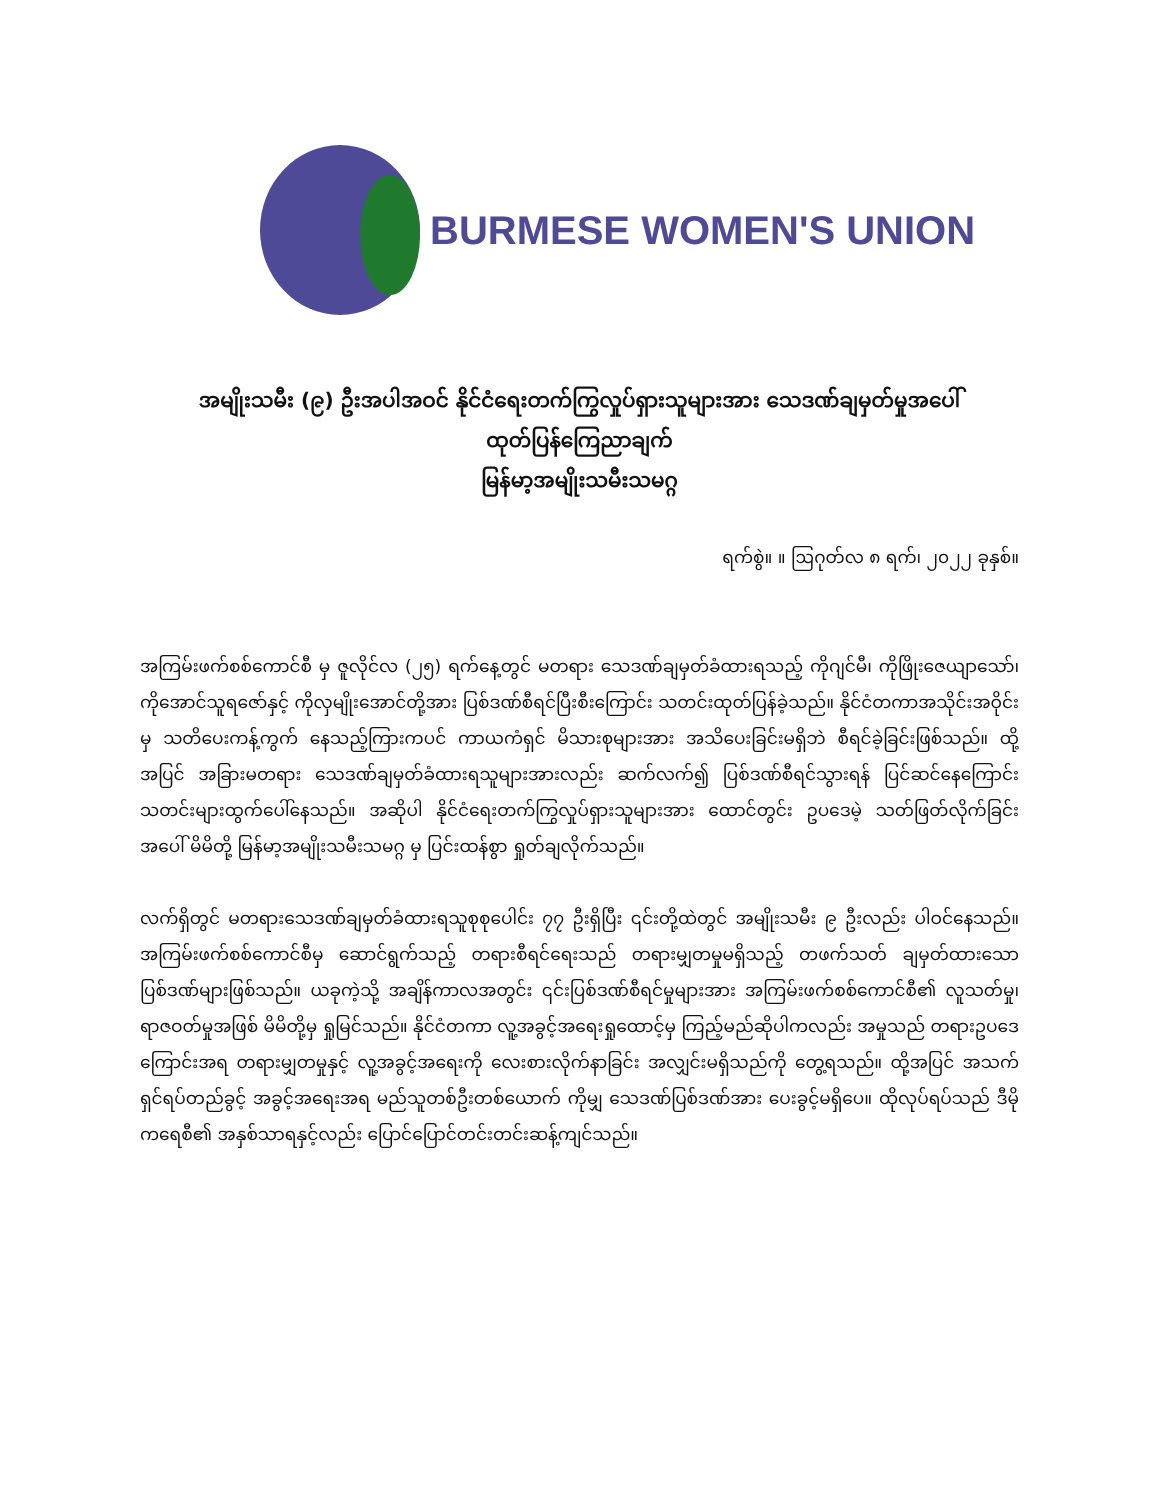BURMESE WOMEN'S UNION
အမျိုးသမီး (၉) ဦးအပါအဝင် နိုင်ငံရေးတက်ကြွလှုပ်ရှားသူများအား သေဒဏ်ချမှတ်မှုအပေါ်
ထုတ်ပြန်ကြေညာချက်
မြန်မာ့အမျိုးသမီးသမဂ္ဂ
ရက်စွဲ။ ။ ဩဂုတ်လ ၈ ရက်၊ ၂၀၂၂ ခုနှစ်။
အကြမ်းဖက်စစ်ကောင်စီ မှ ဇူလိုင်လ (၂၅) ရက်နေ့တွင် မတရား သေဒဏ်ချမှတ်ခံထားရသည့် ကိုဂျင်မီ၊ ကိုဖြိုးဇေယျာသော်၊ ကိုအောင်သူရဇော်နှင့် ကိုလှမျိုးအောင်တို့အား ပြစ်ဒဏ်စီရင်ပြီးစီးကြောင်း သတင်းထုတ်ပြန်ခဲ့သည်။ နိုင်ငံတကာအသိုင်းအဝိုင်းမှ သတိပေးကန့်ကွက် နေသည့်ကြားကပင် ကာယကံရှင် မိသားစုများအား အသိပေးခြင်းမရှိဘဲ စီရင်ခဲ့ခြင်းဖြစ်သည်။ ထို့အပြင် အခြားမတရား သေဒဏ်ချမှတ်ခံထားရသူများအားလည်း ဆက်လက်၍ ပြစ်ဒဏ်စီရင်သွားရန် ပြင်ဆင်နေကြောင်း သတင်းများထွက်ပေါ်နေသည်။ အဆိုပါ နိုင်ငံရေးတက်ကြွလှုပ်ရှားသူများအား ထောင်တွင်း ဥပဒေမဲ့ သတ်ဖြတ်လိုက်ခြင်းအပေါ် မိမိတို့ မြန်မာ့အမျိုးသမီးသမဂ္ဂ မှ ပြင်းထန်စွာ ရှုတ်ချလိုက်သည်။
လက်ရှိတွင် မတရားသေဒဏ်ချမှတ်ခံထားရသူစုစုပေါင်း ၇၇ ဦးရှိပြီး ၎င်းတို့ထဲတွင် အမျိုးသမီး ၉ ဦးလည်း ပါဝင်နေသည်။ အကြမ်းဖက်စစ်ကောင်စီမှ ဆောင်ရွက်သည့် တရားစီရင်ရေးသည် တရားမျှတမှုမရှိသည့် တဖက်သတ် ချမှတ်ထားသော ပြစ်ဒဏ်များဖြစ်သည်။ ယခုကဲ့သို့ အချိန်ကာလအတွင်း ၎င်းပြစ်ဒဏ်စီရင်မှုများအား အကြမ်းဖက်စစ်ကောင်စီ၏ လူသတ်မှု၊ ရာဇဝတ်မှုအဖြစ် မိမိတို့မှ ရှုမြင်သည်။ နိုင်ငံတကာ လူ့အခွင့်အရေးရှုထောင့်မှ ကြည့်မည်ဆိုပါကလည်း အမှုသည် တရားဥပဒေကြောင်းအရ တရားမျှတမှုနှင့် လူ့အခွင့်အရေးကို လေးစားလိုက်နာခြင်း အလျှင်းမရှိသည်ကို တွေ့ရသည်။ ထို့အပြင် အသက်ရှင်ရပ်တည်ခွင့် အခွင့်အရေးအရ မည်သူတစ်ဦးတစ်ယောက် ကိုမျှ သေဒဏ်ပြစ်ဒဏ်အား ပေးခွင့်မရှိပေ။ ထိုလုပ်ရပ်သည် ဒီမိုကရေစီ၏ အနှစ်သာရနှင့်လည်း ပြောင်ပြောင်တင်းတင်းဆန့်ကျင်သည်။